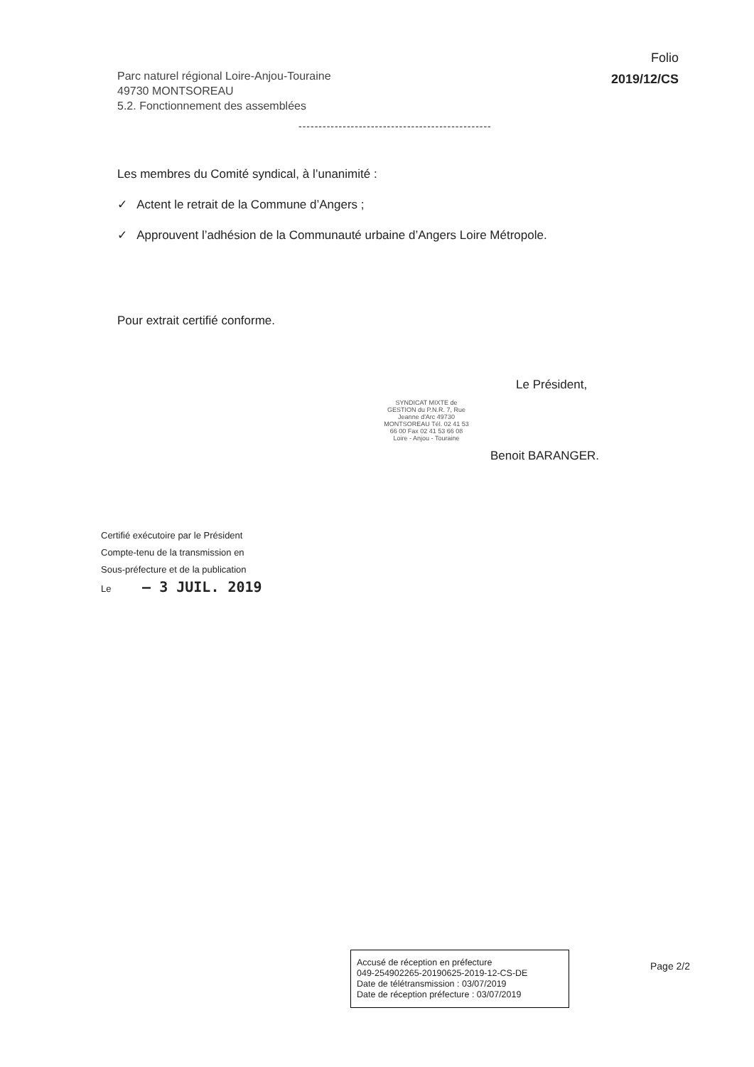Parc naturel régional Loire-Anjou-Touraine
49730 MONTSOREAU
5.2. Fonctionnement des assemblées
Folio
2019/12/CS
------------------------------------------------
Les membres du Comité syndical, à l’unanimité :
✓ Actent le retrait de la Commune d’Angers ;
✓ Approuvent l’adhésion de la Communauté urbaine d’Angers Loire Métropole.
Pour extrait certifié conforme.
Le Président,
SYNDICAT MIXTE de GESTION du P.N.R. 7, Rue Jeanne d'Arc 49730 MONTSOREAU Tél. 02 41 53 66 00 Fax 02 41 53 66 08 Loire - Anjou - Touraine
Benoit BARANGER.
Certifié exécutoire par le Président
Compte-tenu de la transmission en
Sous-préfecture et de la publication
Le – 3 JUIL. 2019
Accusé de réception en préfecture
049-254902265-20190625-2019-12-CS-DE
Date de télétransmission : 03/07/2019
Date de réception préfecture : 03/07/2019
Page 2/2